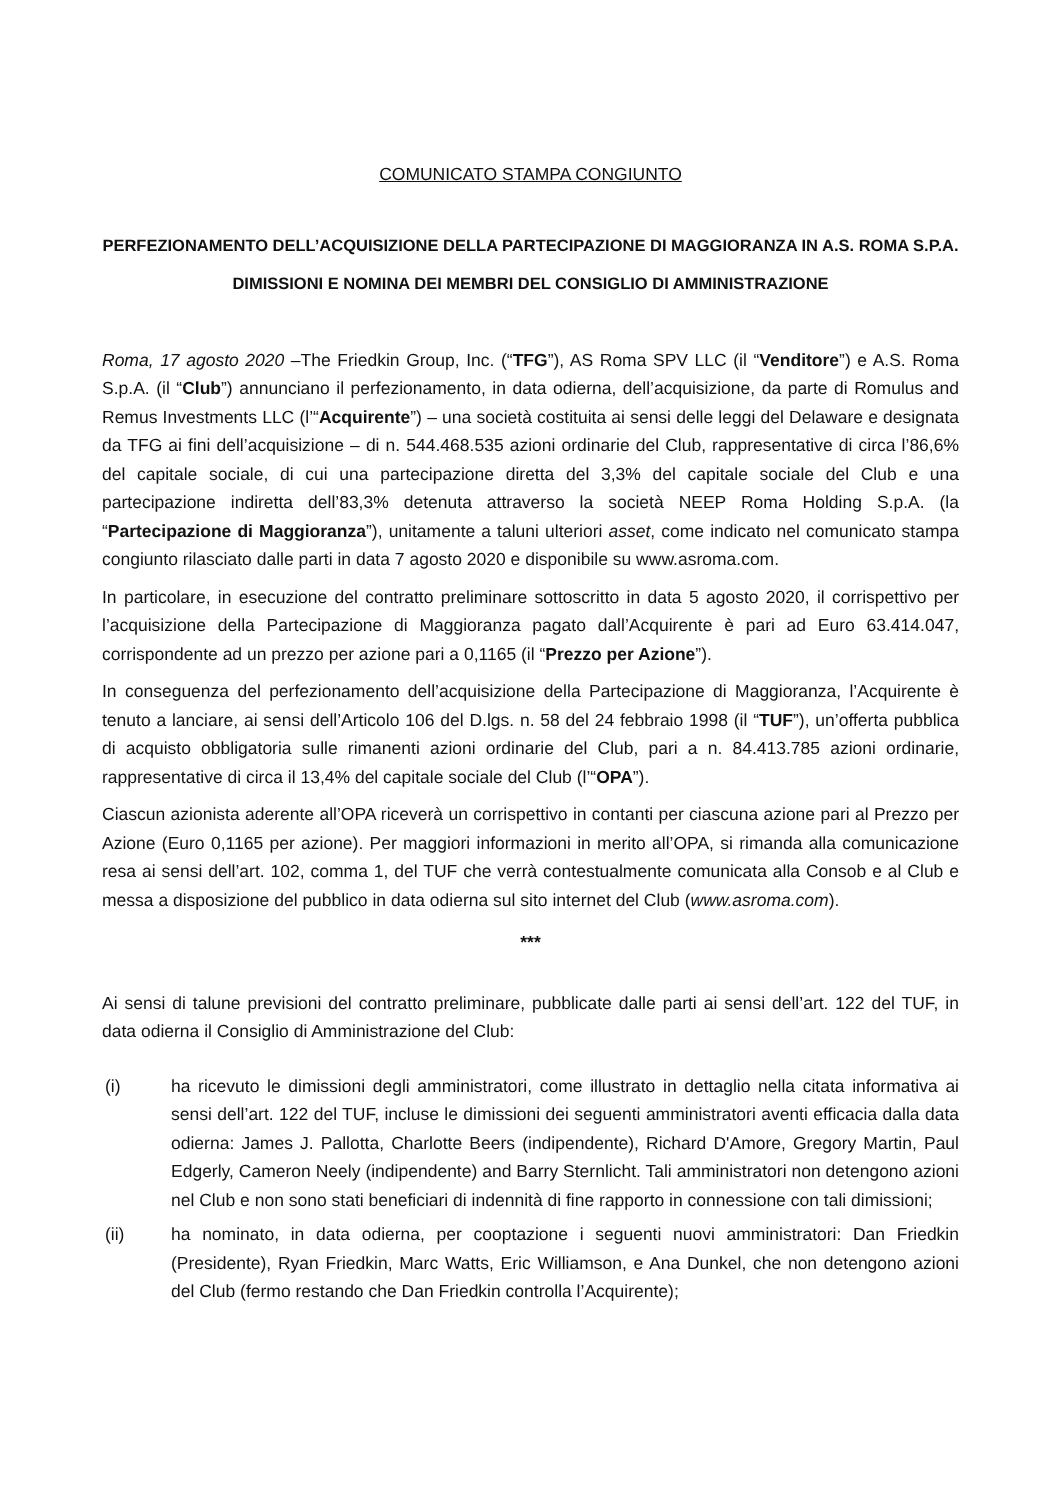COMUNICATO STAMPA CONGIUNTO
PERFEZIONAMENTO DELL’ACQUISIZIONE DELLA PARTECIPAZIONE DI MAGGIORANZA IN A.S. ROMA S.P.A.
DIMISSIONI E NOMINA DEI MEMBRI DEL CONSIGLIO DI AMMINISTRAZIONE
Roma, 17 agosto 2020 –The Friedkin Group, Inc. (“TFG”), AS Roma SPV LLC (il “Venditore”) e A.S. Roma S.p.A. (il “Club”) annunciano il perfezionamento, in data odierna, dell’acquisizione, da parte di Romulus and Remus Investments LLC (l’“Acquirente”) – una società costituita ai sensi delle leggi del Delaware e designata da TFG ai fini dell’acquisizione – di n. 544.468.535 azioni ordinarie del Club, rappresentative di circa l’86,6% del capitale sociale, di cui una partecipazione diretta del 3,3% del capitale sociale del Club e una partecipazione indiretta dell’83,3% detenuta attraverso la società NEEP Roma Holding S.p.A. (la “Partecipazione di Maggioranza”), unitamente a taluni ulteriori asset, come indicato nel comunicato stampa congiunto rilasciato dalle parti in data 7 agosto 2020 e disponibile su www.asroma.com.
In particolare, in esecuzione del contratto preliminare sottoscritto in data 5 agosto 2020, il corrispettivo per l’acquisizione della Partecipazione di Maggioranza pagato dall’Acquirente è pari ad Euro 63.414.047, corrispondente ad un prezzo per azione pari a 0,1165 (il “Prezzo per Azione”).
In conseguenza del perfezionamento dell’acquisizione della Partecipazione di Maggioranza, l’Acquirente è tenuto a lanciare, ai sensi dell’Articolo 106 del D.lgs. n. 58 del 24 febbraio 1998 (il “TUF”), un’offerta pubblica di acquisto obbligatoria sulle rimanenti azioni ordinarie del Club, pari a n. 84.413.785 azioni ordinarie, rappresentative di circa il 13,4% del capitale sociale del Club (l’“OPA”).
Ciascun azionista aderente all’OPA riceverà un corrispettivo in contanti per ciascuna azione pari al Prezzo per Azione (Euro 0,1165 per azione). Per maggiori informazioni in merito all’OPA, si rimanda alla comunicazione resa ai sensi dell’art. 102, comma 1, del TUF che verrà contestualmente comunicata alla Consob e al Club e messa a disposizione del pubblico in data odierna sul sito internet del Club (www.asroma.com).
***
Ai sensi di talune previsioni del contratto preliminare, pubblicate dalle parti ai sensi dell’art. 122 del TUF, in data odierna il Consiglio di Amministrazione del Club:
(i) ha ricevuto le dimissioni degli amministratori, come illustrato in dettaglio nella citata informativa ai sensi dell’art. 122 del TUF, incluse le dimissioni dei seguenti amministratori aventi efficacia dalla data odierna: James J. Pallotta, Charlotte Beers (indipendente), Richard D'Amore, Gregory Martin, Paul Edgerly, Cameron Neely (indipendente) and Barry Sternlicht. Tali amministratori non detengono azioni nel Club e non sono stati beneficiari di indennità di fine rapporto in connessione con tali dimissioni;
(ii) ha nominato, in data odierna, per cooptazione i seguenti nuovi amministratori: Dan Friedkin (Presidente), Ryan Friedkin, Marc Watts, Eric Williamson, e Ana Dunkel, che non detengono azioni del Club (fermo restando che Dan Friedkin controlla l’Acquirente);